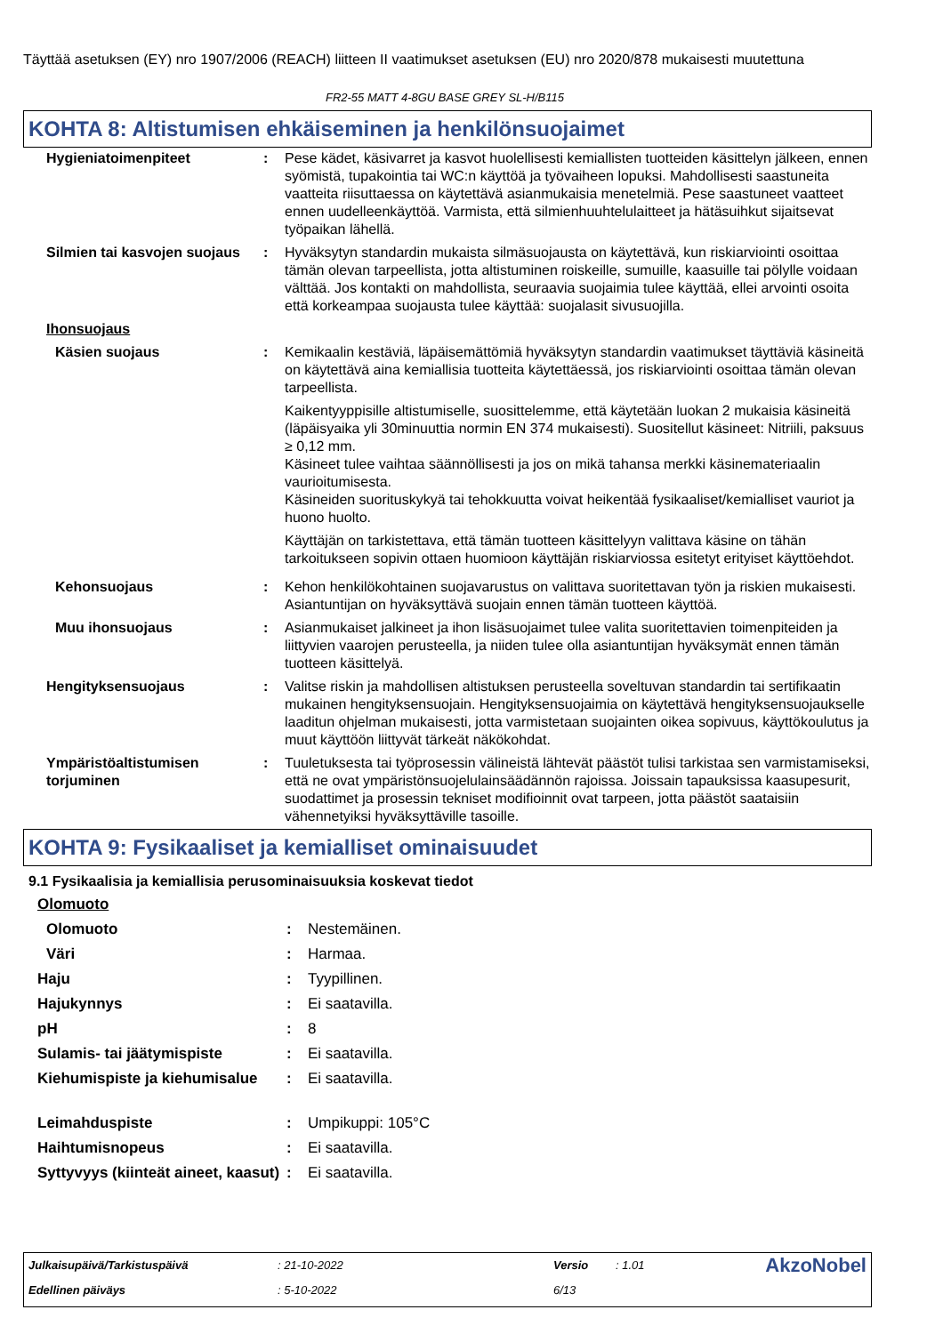Täyttää asetuksen (EY) nro 1907/2006 (REACH) liitteen II vaatimukset asetuksen (EU) nro 2020/878 mukaisesti muutettuna
FR2-55 MATT 4-8GU BASE GREY SL-H/B115
KOHTA 8: Altistumisen ehkäiseminen ja henkilönsuojaimet
| Hygieniatoimenpiteet | : | Pese kädet, käsivarret ja kasvot huolellisesti kemiallisten tuotteiden käsittelyn jälkeen, ennen syömistä, tupakointia tai WC:n käyttöä ja työvaiheen lopuksi. Mahdollisesti saastuneita vaatteita riisuttaessa on käytettävä asianmukaisia menetelmiä. Pese saastuneet vaatteet ennen uudelleenkäyttöä. Varmista, että silmienhuuhtelulaitteet ja hätäsuihkut sijaitsevat työpaikan lähellä. |
| Silmien tai kasvojen suojaus | : | Hyväksytyn standardin mukaista silmäsuojausta on käytettävä, kun riskiarviointi osoittaa tämän olevan tarpeellista, jotta altistuminen roiskeille, sumuille, kaasuille tai pölylle voidaan välttää. Jos kontakti on mahdollista, seuraavia suojaimia tulee käyttää, ellei arvointi osoita että korkeampaa suojausta tulee käyttää: suojalasit sivusuojilla. |
| Ihonsuojaus | | |
| Käsien suojaus | : | Kemikaalin kestäviä, läpäisemättömiä hyväksytyn standardin vaatimukset täyttäviä käsineitä on käytettävä aina kemiallisia tuotteita käytettäessä, jos riskiarviointi osoittaa tämän olevan tarpeellista. Kaikentyyppisille altistumiselle, suosittelemme, että käytetään luokan 2 mukaisia käsineitä (läpäisyaika yli 30minuuttia normin EN 374 mukaisesti). Suositellut käsineet: Nitriili, paksuus ≥ 0,12 mm. Käsineet tulee vaihtaa säännöllisesti ja jos on mikä tahansa merkki käsinemateriaalin vaurioitumisesta. Käsineiden suorituskykyä tai tehokkuutta voivat heikentää fysikaaliset/kemialliset vauriot ja huono huolto. Käyttäjän on tarkistettava, että tämän tuotteen käsittelyyn valittava käsine on tähän tarkoitukseen sopivin ottaen huomioon käyttäjän riskiarviossa esitetyt erityiset käyttöehdot. |
| Kehonsuojaus | : | Kehon henkilökohtainen suojavarustus on valittava suoritettavan työn ja riskien mukaisesti. Asiantuntijan on hyväksyttävä suojain ennen tämän tuotteen käyttöä. |
| Muu ihonsuojaus | : | Asianmukaiset jalkineet ja ihon lisäsuojaimet tulee valita suoritettavien toimenpiteiden ja liittyvien vaarojen perusteella, ja niiden tulee olla asiantuntijan hyväksymät ennen tämän tuotteen käsittelyä. |
| Hengityksensuojaus | : | Valitse riskin ja mahdollisen altistuksen perusteella soveltuvan standardin tai sertifikaatin mukainen hengityksensuojain. Hengityksensuojaimia on käytettävä hengityksensuojaukselle laaditun ohjelman mukaisesti, jotta varmistetaan suojainten oikea sopivuus, käyttökoulutus ja muut käyttöön liittyvät tärkeät näkökohdat. |
| Ympäristöaltistumisen torjuminen | : | Tuuletuksesta tai työprosessin välineistä lähtevät päästöt tulisi tarkistaa sen varmistamiseksi, että ne ovat ympäristönsuojelulainsäädännön rajoissa. Joissain tapauksissa kaasupesurit, suodattimet ja prosessin tekniset modifioinnit ovat tarpeen, jotta päästöt saataisiin vähennetyiksi hyväksyttäville tasoille. |
KOHTA 9: Fysikaaliset ja kemialliset ominaisuudet
9.1 Fysikaalisia ja kemiallisia perusominaisuuksia koskevat tiedot
| Olomuoto | | |
| Olomuoto | : | Nestemäinen. |
| Väri | : | Harmaa. |
| Haju | : | Tyypillinen. |
| Hajukynnys | : | Ei saatavilla. |
| pH | : | 8 |
| Sulamis- tai jäätymispiste | : | Ei saatavilla. |
| Kiehumispiste ja kiehumisalue | : | Ei saatavilla. |
| Leimahduspiste | : | Umpikuppi: 105°C |
| Haihtumisnopeus | : | Ei saatavilla. |
| Syttyvyys (kiinteät aineet, kaasut) | : | Ei saatavilla. |
| Julkaisupäivä/Tarkistuspäivä | : 21-10-2022 | Versio | : 1.01 | AkzoNobel |
| Edellinen päiväys | : 5-10-2022 | 6/13 | | |